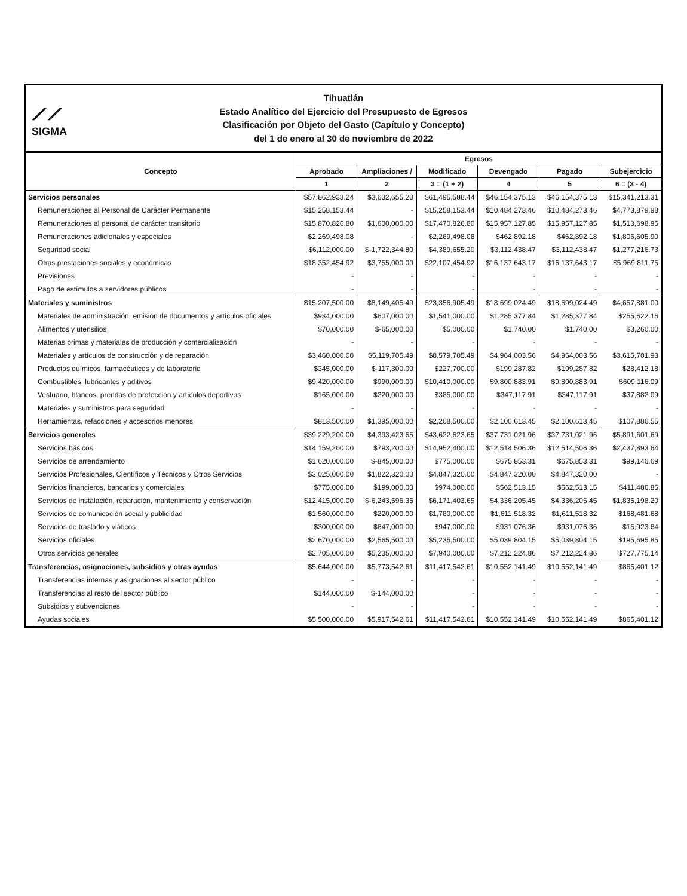⟋⟋
SIGMA
Tihuatlán
Estado Analítico del Ejercicio del Presupuesto de Egresos
Clasificación por Objeto del Gasto (Capítulo y Concepto)
del 1 de enero al 30 de noviembre de 2022
| Concepto | Egresos | | | | | |
| --- | --- | --- | --- | --- | --- | --- |
| | Aprobado | Ampliaciones / | Modificado | Devengado | Pagado | Subejercicio |
| | 1 | 2 | 3 = (1 + 2) | 4 | 5 | 6 = (3 - 4) |
| Servicios personales | $57,862,933.24 | $3,632,655.20 | $61,495,588.44 | $46,154,375.13 | $46,154,375.13 | $15,341,213.31 |
| Remuneraciones al Personal de Carácter Permanente | $15,258,153.44 | - | $15,258,153.44 | $10,484,273.46 | $10,484,273.46 | $4,773,879.98 |
| Remuneraciones al personal de carácter transitorio | $15,870,826.80 | $1,600,000.00 | $17,470,826.80 | $15,957,127.85 | $15,957,127.85 | $1,513,698.95 |
| Remuneraciones adicionales y especiales | $2,269,498.08 | - | $2,269,498.08 | $462,892.18 | $462,892.18 | $1,806,605.90 |
| Seguridad social | $6,112,000.00 | $-1,722,344.80 | $4,389,655.20 | $3,112,438.47 | $3,112,438.47 | $1,277,216.73 |
| Otras prestaciones sociales y económicas | $18,352,454.92 | $3,755,000.00 | $22,107,454.92 | $16,137,643.17 | $16,137,643.17 | $5,969,811.75 |
| Previsiones | - | - | - | - | - | - |
| Pago de estímulos a servidores públicos | - | - | - | - | - | - |
| Materiales y suministros | $15,207,500.00 | $8,149,405.49 | $23,356,905.49 | $18,699,024.49 | $18,699,024.49 | $4,657,881.00 |
| Materiales de administración, emisión de documentos y artículos oficiales | $934,000.00 | $607,000.00 | $1,541,000.00 | $1,285,377.84 | $1,285,377.84 | $255,622.16 |
| Alimentos y utensilios | $70,000.00 | $-65,000.00 | $5,000.00 | $1,740.00 | $1,740.00 | $3,260.00 |
| Materias primas y materiales de producción y comercialización | - | - | - | - | - | - |
| Materiales y artículos de construcción y de reparación | $3,460,000.00 | $5,119,705.49 | $8,579,705.49 | $4,964,003.56 | $4,964,003.56 | $3,615,701.93 |
| Productos químicos, farmacéuticos y de laboratorio | $345,000.00 | $-117,300.00 | $227,700.00 | $199,287.82 | $199,287.82 | $28,412.18 |
| Combustibles, lubricantes y aditivos | $9,420,000.00 | $990,000.00 | $10,410,000.00 | $9,800,883.91 | $9,800,883.91 | $609,116.09 |
| Vestuario, blancos, prendas de protección y artículos deportivos | $165,000.00 | $220,000.00 | $385,000.00 | $347,117.91 | $347,117.91 | $37,882.09 |
| Materiales y suministros para seguridad | - | - | - | - | - | - |
| Herramientas, refacciones y accesorios menores | $813,500.00 | $1,395,000.00 | $2,208,500.00 | $2,100,613.45 | $2,100,613.45 | $107,886.55 |
| Servicios generales | $39,229,200.00 | $4,393,423.65 | $43,622,623.65 | $37,731,021.96 | $37,731,021.96 | $5,891,601.69 |
| Servicios básicos | $14,159,200.00 | $793,200.00 | $14,952,400.00 | $12,514,506.36 | $12,514,506.36 | $2,437,893.64 |
| Servicios de arrendamiento | $1,620,000.00 | $-845,000.00 | $775,000.00 | $675,853.31 | $675,853.31 | $99,146.69 |
| Servicios Profesionales, Científicos y Técnicos y Otros Servicios | $3,025,000.00 | $1,822,320.00 | $4,847,320.00 | $4,847,320.00 | $4,847,320.00 | - |
| Servicios financieros, bancarios y comerciales | $775,000.00 | $199,000.00 | $974,000.00 | $562,513.15 | $562,513.15 | $411,486.85 |
| Servicios de instalación, reparación, mantenimiento y conservación | $12,415,000.00 | $-6,243,596.35 | $6,171,403.65 | $4,336,205.45 | $4,336,205.45 | $1,835,198.20 |
| Servicios de comunicación social y publicidad | $1,560,000.00 | $220,000.00 | $1,780,000.00 | $1,611,518.32 | $1,611,518.32 | $168,481.68 |
| Servicios de traslado y viáticos | $300,000.00 | $647,000.00 | $947,000.00 | $931,076.36 | $931,076.36 | $15,923.64 |
| Servicios oficiales | $2,670,000.00 | $2,565,500.00 | $5,235,500.00 | $5,039,804.15 | $5,039,804.15 | $195,695.85 |
| Otros servicios generales | $2,705,000.00 | $5,235,000.00 | $7,940,000.00 | $7,212,224.86 | $7,212,224.86 | $727,775.14 |
| Transferencias, asignaciones, subsidios y otras ayudas | $5,644,000.00 | $5,773,542.61 | $11,417,542.61 | $10,552,141.49 | $10,552,141.49 | $865,401.12 |
| Transferencias internas y asignaciones al sector público | - | - | - | - | - | - |
| Transferencias al resto del sector público | $144,000.00 | $-144,000.00 | - | - | - | - |
| Subsidios y subvenciones | - | - | - | - | - | - |
| Ayudas sociales | $5,500,000.00 | $5,917,542.61 | $11,417,542.61 | $10,552,141.49 | $10,552,141.49 | $865,401.12 |